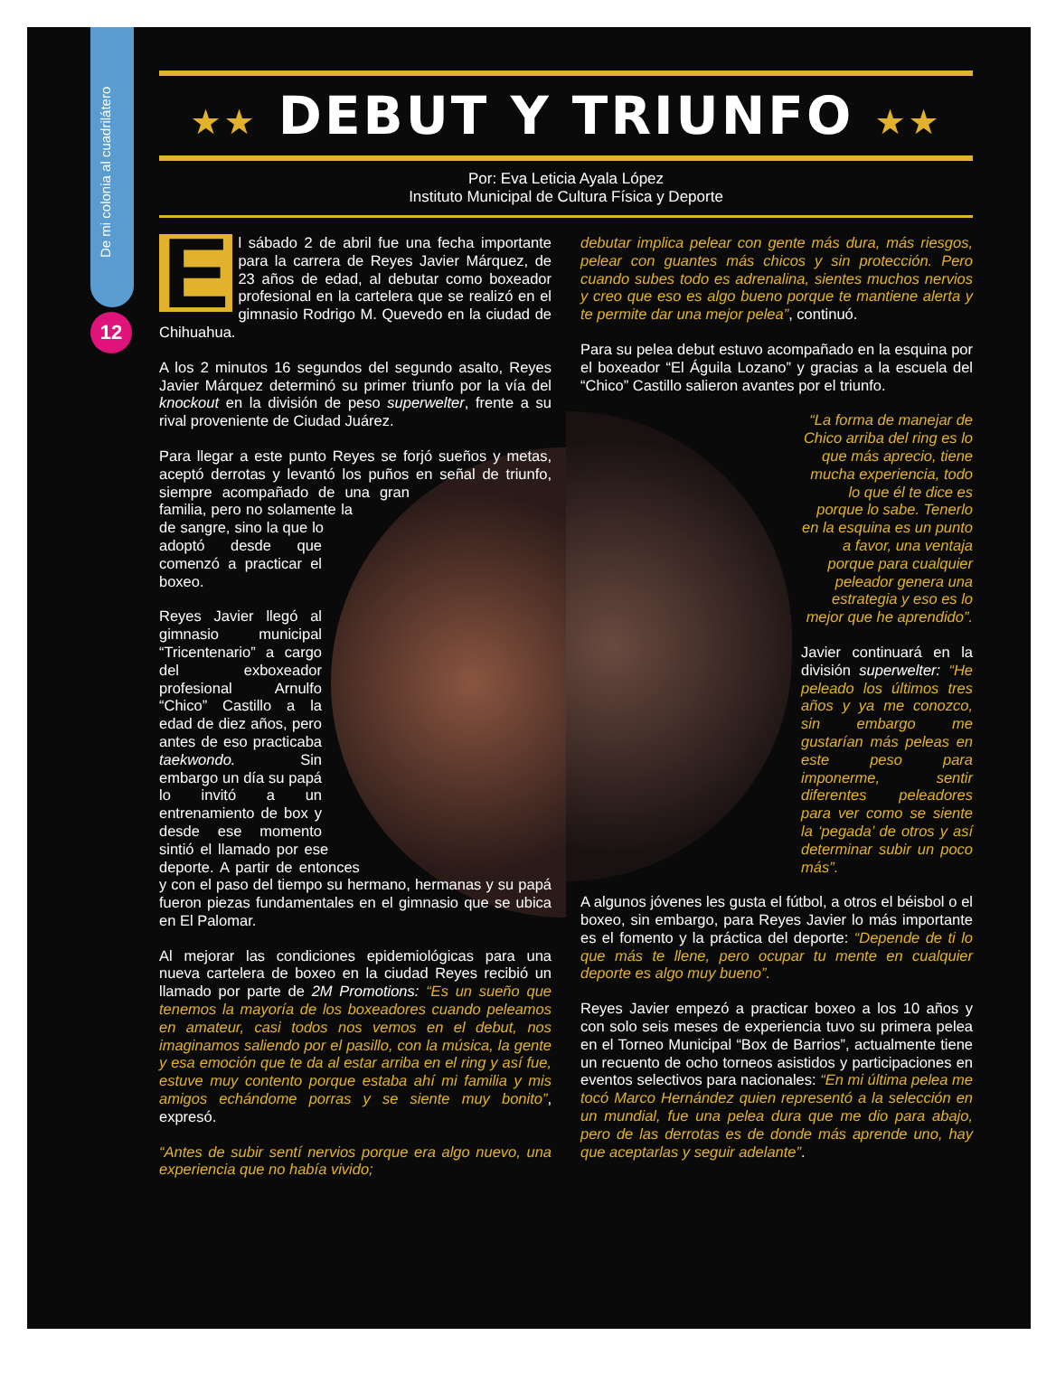De mi colonia al cuadrilátero
12
★★ DEBUT Y TRIUNFO ★★
Por: Eva Leticia Ayala López
Instituto Municipal de Cultura Física y Deporte
El sábado 2 de abril fue una fecha importante para la carrera de Reyes Javier Márquez, de 23 años de edad, al debutar como boxeador profesional en la cartelera que se realizó en el gimnasio Rodrigo M. Quevedo en la ciudad de Chihuahua.
A los 2 minutos 16 segundos del segundo asalto, Reyes Javier Márquez determinó su primer triunfo por la vía del knockout en la división de peso superwelter, frente a su rival proveniente de Ciudad Juárez.
Para llegar a este punto Reyes se forjó sueños y metas, aceptó derrotas y levantó los puños en señal de triunfo, siempre acompañado de una gran familia, pero no solamente la de sangre, sino la que lo adoptó desde que comenzó a practicar el boxeo.
Reyes Javier llegó al gimnasio municipal “Tricentenario” a cargo del exboxeador profesional Arnulfo “Chico” Castillo a la edad de diez años, pero antes de eso practicaba taekwondo. Sin embargo un día su papá lo invitó a un entrenamiento de box y desde ese momento sintió el llamado por ese deporte. A partir de entonces y con el paso del tiempo su hermano, hermanas y su papá fueron piezas fundamentales en el gimnasio que se ubica en El Palomar.
Al mejorar las condiciones epidemiológicas para una nueva cartelera de boxeo en la ciudad Reyes recibió un llamado por parte de 2M Promotions: “Es un sueño que tenemos la mayoría de los boxeadores cuando peleamos en amateur, casi todos nos vemos en el debut, nos imaginamos saliendo por el pasillo, con la música, la gente y esa emoción que te da al estar arriba en el ring y así fue, estuve muy contento porque estaba ahí mi familia y mis amigos echándome porras y se siente muy bonito”, expresó.
“Antes de subir sentí nervios porque era algo nuevo, una experiencia que no había vivido;
debutar implica pelear con gente más dura, más riesgos, pelear con guantes más chicos y sin protección. Pero cuando subes todo es adrenalina, sientes muchos nervios y creo que eso es algo bueno porque te mantiene alerta y te permite dar una mejor pelea”, continuó.
Para su pelea debut estuvo acompañado en la esquina por el boxeador “El Águila Lozano” y gracias a la escuela del “Chico” Castillo salieron avantes por el triunfo.
“La forma de manejar de Chico arriba del ring es lo que más aprecio, tiene mucha experiencia, todo lo que él te dice es porque lo sabe. Tenerlo en la esquina es un punto a favor, una ventaja porque para cualquier peleador genera una estrategia y eso es lo mejor que he aprendido”.
Javier continuará en la división superwelter: “He peleado los últimos tres años y ya me conozco, sin embargo me gustarían más peleas en este peso para imponerme, sentir diferentes peleadores para ver como se siente la ‘pegada’ de otros y así determinar subir un poco más”.
A algunos jóvenes les gusta el fútbol, a otros el béisbol o el boxeo, sin embargo, para Reyes Javier lo más importante es el fomento y la práctica del deporte: “Depende de ti lo que más te llene, pero ocupar tu mente en cualquier deporte es algo muy bueno”.
Reyes Javier empezó a practicar boxeo a los 10 años y con solo seis meses de experiencia tuvo su primera pelea en el Torneo Municipal “Box de Barrios”, actualmente tiene un recuento de ocho torneos asistidos y participaciones en eventos selectivos para nacionales: “En mi última pelea me tocó Marco Hernández quien representó a la selección en un mundial, fue una pelea dura que me dio para abajo, pero de las derrotas es de donde más aprende uno, hay que aceptarlas y seguir adelante”.